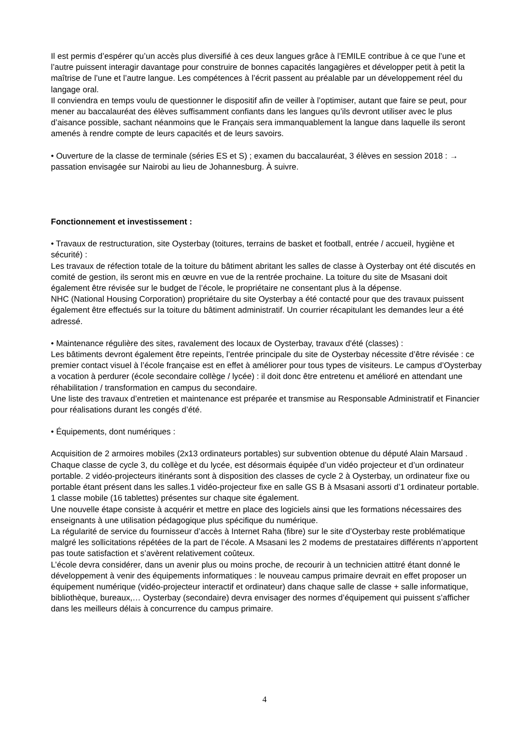Il est permis d’espérer qu’un accès plus diversifié à ces deux langues grâce à l’EMILE contribue à ce que l’une et l’autre puissent interagir davantage pour construire de bonnes capacités langagières et développer petit à petit la maîtrise de l’une et l’autre langue. Les compétences à l’écrit passent au préalable par un développement réel du langage oral.
Il conviendra en temps voulu de questionner le dispositif afin de veiller à l’optimiser, autant que faire se peut, pour mener au baccalauréat des élèves suffisamment confiants dans les langues qu’ils devront utiliser avec le plus d’aisance possible, sachant néanmoins que le Français sera immanquablement la langue dans laquelle ils seront amenés à rendre compte de leurs capacités et de leurs savoirs.
• Ouverture de la classe de terminale (séries ES et S) ; examen du baccalauréat, 3 élèves en session 2018 : → passation envisagée sur Nairobi au lieu de Johannesburg. À suivre.
Fonctionnement et investissement :
• Travaux de restructuration, site Oysterbay (toitures, terrains de basket et football, entrée / accueil, hygiène et sécurité) :
Les travaux de réfection totale de la toiture du bâtiment abritant les salles de classe à Oysterbay ont été discutés en comité de gestion, ils seront mis en œuvre en vue de la rentrée prochaine. La toiture du site de Msasani doit également être révisée sur le budget de l’école, le propriétaire ne consentant plus à la dépense.
NHC (National Housing Corporation) propriétaire du site Oysterbay a été contacté pour que des travaux puissent également être effectués sur la toiture du bâtiment administratif. Un courrier récapitulant les demandes leur a été adressé.
• Maintenance régulière des sites, ravalement des locaux de Oysterbay, travaux d'été (classes) :
Les bâtiments devront également être repeints, l’entrée principale du site de Oysterbay nécessite d’être révisée : ce premier contact visuel à l’école française est en effet à améliorer pour tous types de visiteurs. Le campus d’Oysterbay a vocation à perdurer (école secondaire collège / lycée) : il doit donc être entretenu et amélioré en attendant une réhabilitation / transformation en campus du secondaire.
Une liste des travaux d’entretien et maintenance est préparée et transmise au Responsable Administratif et Financier pour réalisations durant les congés d’été.
• Équipements, dont numériques :
Acquisition de 2 armoires mobiles (2x13 ordinateurs portables) sur subvention obtenue du député Alain Marsaud .
Chaque classe de cycle 3, du collège et du lycée, est désormais équipée d’un vidéo projecteur et d’un ordinateur portable. 2 vidéo-projecteurs itinérants sont à disposition des classes de cycle 2 à Oysterbay, un ordinateur fixe ou portable étant présent dans les salles.1 vidéo-projecteur fixe en salle GS B à Msasani assorti d’1 ordinateur portable.
1 classe mobile (16 tablettes) présentes sur chaque site également.
Une nouvelle étape consiste à acquérir et mettre en place des logiciels ainsi que les formations nécessaires des enseignants à une utilisation pédagogique plus spécifique du numérique.
La régularité de service du fournisseur d’accès à Internet Raha (fibre) sur le site d’Oysterbay reste problématique malgré les sollicitations répétées de la part de l’école. A Msasani les 2 modems de prestataires différents n’apportent pas toute satisfaction et s’avèrent relativement coûteux.
L’école devra considérer, dans un avenir plus ou moins proche, de recourir à un technicien attitré étant donné le développement à venir des équipements informatiques : le nouveau campus primaire devrait en effet proposer un équipement numérique (vidéo-projecteur interactif et ordinateur) dans chaque salle de classe + salle informatique, bibliothèque, bureaux,… Oysterbay (secondaire) devra envisager des normes d’équipement qui puissent s’afficher dans les meilleurs délais à concurrence du campus primaire.
4